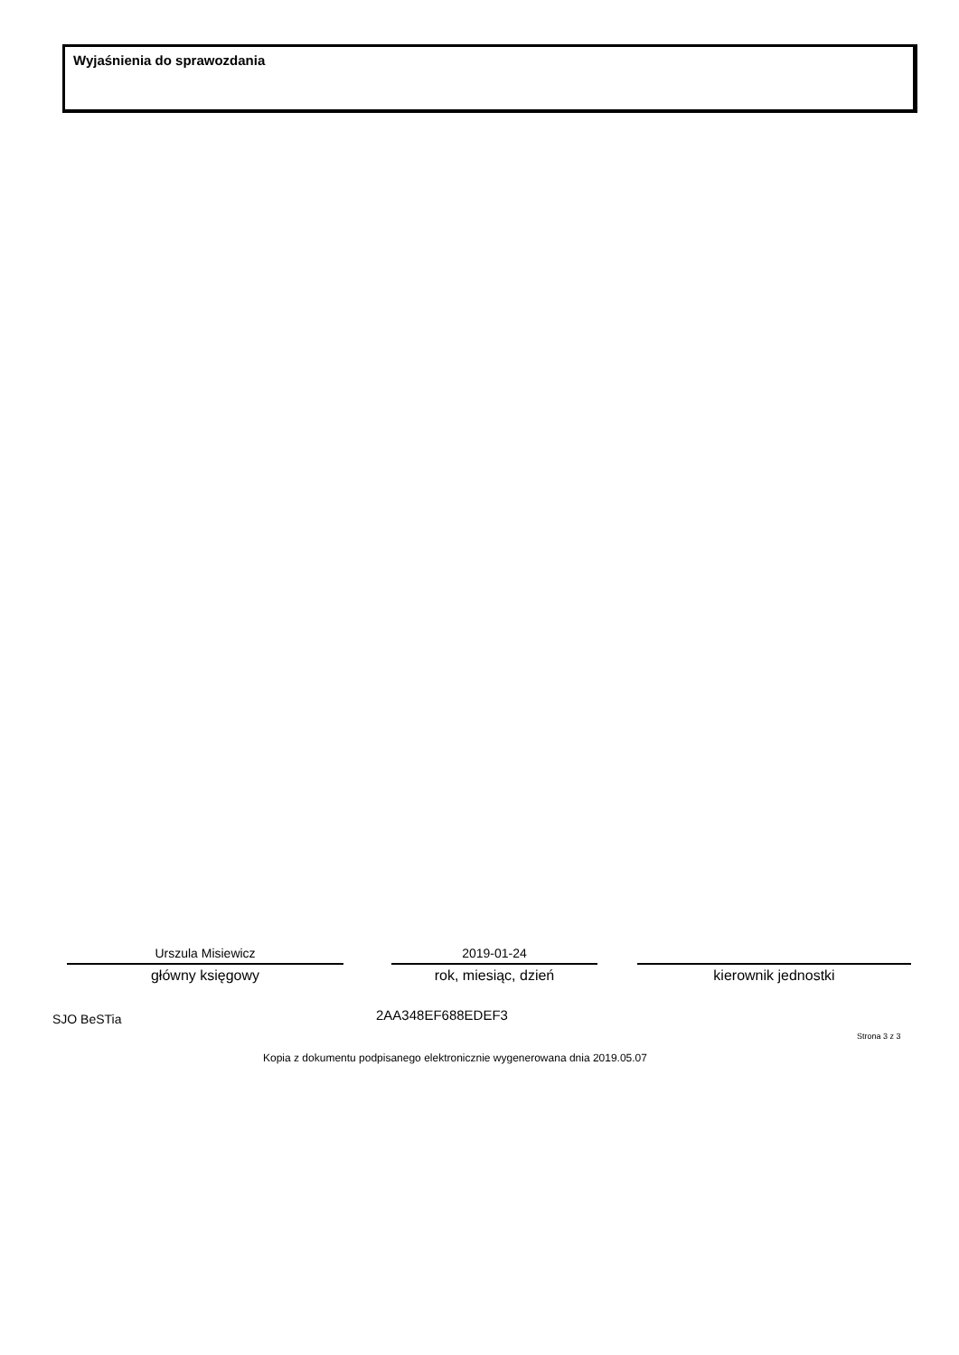Wyjaśnienia do sprawozdania
Urszula Misiewicz
główny księgowy
2019-01-24
rok, miesiąc, dzień
kierownik jednostki
SJO BeSTia 2AA348EF688EDEF3
Strona 3 z 3
Kopia z dokumentu podpisanego elektronicznie wygenerowana dnia 2019.05.07